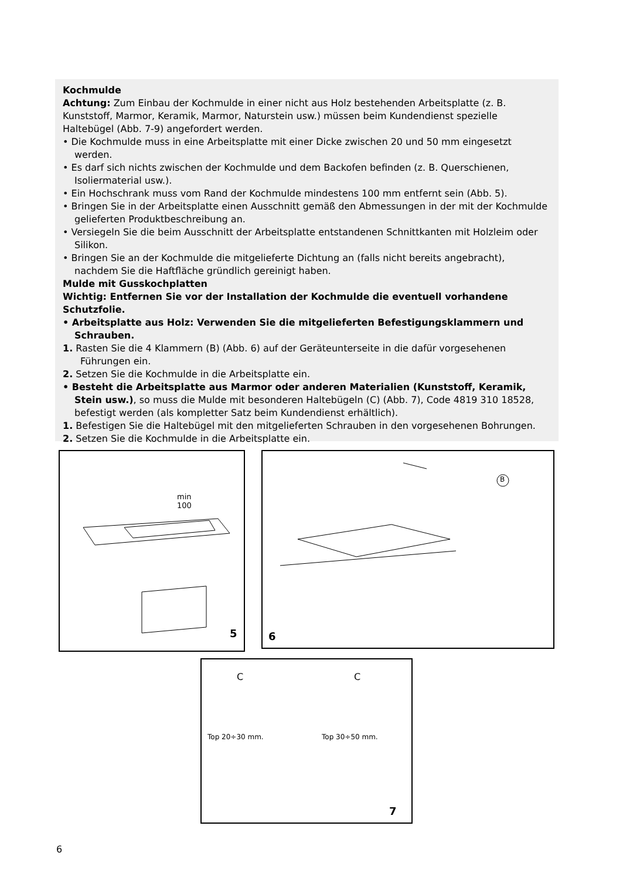Kochmulde
Achtung: Zum Einbau der Kochmulde in einer nicht aus Holz bestehenden Arbeitsplatte (z. B. Kunststoff, Marmor, Keramik, Marmor, Naturstein usw.) müssen beim Kundendienst spezielle Haltebügel (Abb. 7-9) angefordert werden.
• Die Kochmulde muss in eine Arbeitsplatte mit einer Dicke zwischen 20 und 50 mm eingesetzt werden.
• Es darf sich nichts zwischen der Kochmulde und dem Backofen befinden (z. B. Querschienen, Isoliermaterial usw.).
• Ein Hochschrank muss vom Rand der Kochmulde mindestens 100 mm entfernt sein (Abb. 5).
• Bringen Sie in der Arbeitsplatte einen Ausschnitt gemäß den Abmessungen in der mit der Kochmulde gelieferten Produktbeschreibung an.
• Versiegeln Sie die beim Ausschnitt der Arbeitsplatte entstandenen Schnittkanten mit Holzleim oder Silikon.
• Bringen Sie an der Kochmulde die mitgelieferte Dichtung an (falls nicht bereits angebracht), nachdem Sie die Haftfläche gründlich gereinigt haben.
Mulde mit Gusskochplatten
Wichtig: Entfernen Sie vor der Installation der Kochmulde die eventuell vorhandene Schutzfolie.
• Arbeitsplatte aus Holz: Verwenden Sie die mitgelieferten Befestigungsklammern und Schrauben.
1. Rasten Sie die 4 Klammern (B) (Abb. 6) auf der Geräteunterseite in die dafür vorgesehenen Führungen ein.
2. Setzen Sie die Kochmulde in die Arbeitsplatte ein.
• Besteht die Arbeitsplatte aus Marmor oder anderen Materialien (Kunststoff, Keramik, Stein usw.), so muss die Mulde mit besonderen Haltebügeln (C) (Abb. 7), Code 4819 310 18528, befestigt werden (als kompletter Satz beim Kundendienst erhältlich).
1. Befestigen Sie die Haltebügel mit den mitgelieferten Schrauben in den vorgesehenen Bohrungen.
2. Setzen Sie die Kochmulde in die Arbeitsplatte ein.
5
min
100
B
6
C C
Top 20÷30 mm. Top 30÷50 mm.
7
6